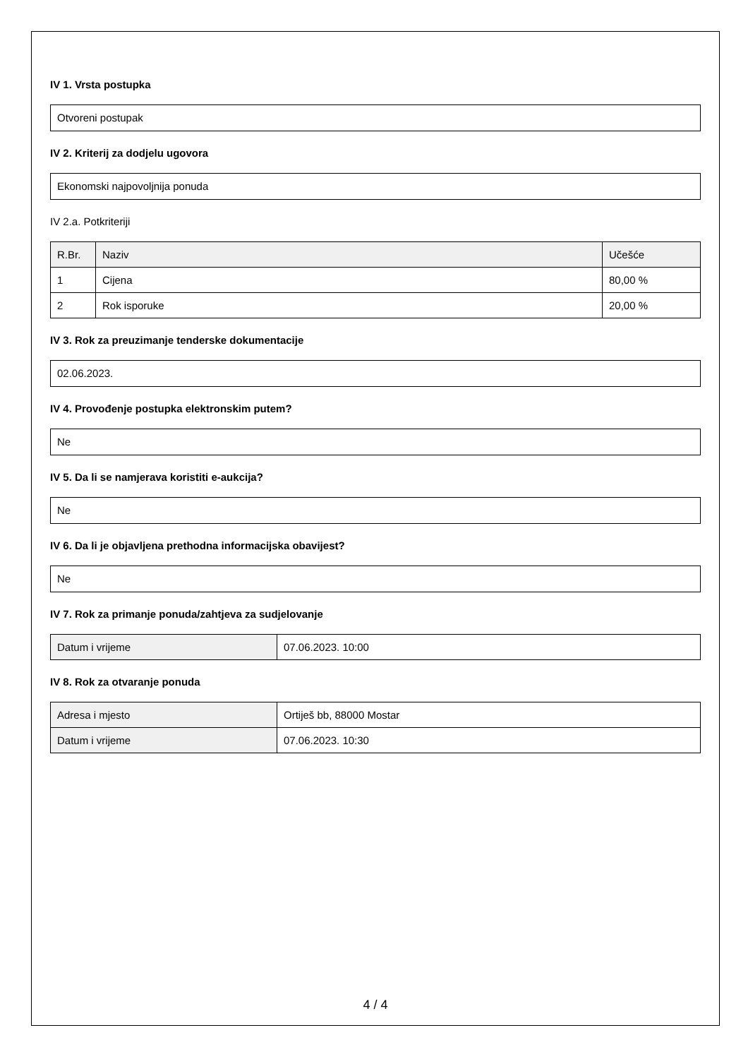IV 1. Vrsta postupka
Otvoreni postupak
IV 2. Kriterij za dodjelu ugovora
Ekonomski najpovoljnija ponuda
IV 2.a. Potkriteriji
| R.Br. | Naziv | Učešće |
| --- | --- | --- |
| 1 | Cijena | 80,00 % |
| 2 | Rok isporuke | 20,00 % |
IV 3. Rok za preuzimanje tenderske dokumentacije
02.06.2023.
IV 4. Provođenje postupka elektronskim putem?
Ne
IV 5. Da li se namjerava koristiti e-aukcija?
Ne
IV 6. Da li je objavljena prethodna informacijska obavijest?
Ne
IV 7. Rok za primanje ponuda/zahtjeva za sudjelovanje
| Datum i vrijeme | 07.06.2023. 10:00 |
IV 8. Rok za otvaranje ponuda
| Adresa i mjesto | Ortiješ bb, 88000 Mostar |
| Datum i vrijeme | 07.06.2023. 10:30 |
4 / 4